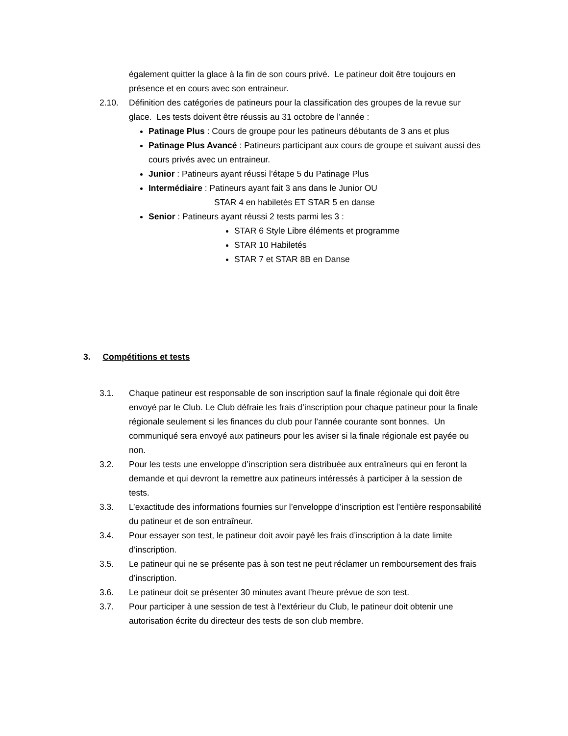également quitter la glace à la fin de son cours privé. Le patineur doit être toujours en présence et en cours avec son entraineur.
2.10. Définition des catégories de patineurs pour la classification des groupes de la revue sur glace. Les tests doivent être réussis au 31 octobre de l’année :
Patinage Plus : Cours de groupe pour les patineurs débutants de 3 ans et plus
Patinage Plus Avancé : Patineurs participant aux cours de groupe et suivant aussi des cours privés avec un entraineur.
Junior : Patineurs ayant réussi l’étape 5 du Patinage Plus
Intermédiaire : Patineurs ayant fait 3 ans dans le Junior OU
STAR 4 en habiletés ET STAR 5 en danse
Senior : Patineurs ayant réussi 2 tests parmi les 3 :
STAR 6 Style Libre éléments et programme
STAR 10 Habiletés
STAR 7 et STAR 8B en Danse
3. Compétitions et tests
3.1. Chaque patineur est responsable de son inscription sauf la finale régionale qui doit être envoyé par le Club. Le Club défraie les frais d’inscription pour chaque patineur pour la finale régionale seulement si les finances du club pour l’année courante sont bonnes. Un communiqué sera envoyé aux patineurs pour les aviser si la finale régionale est payée ou non.
3.2. Pour les tests une enveloppe d’inscription sera distribuée aux entraîneurs qui en feront la demande et qui devront la remettre aux patineurs intéressés à participer à la session de tests.
3.3. L’exactitude des informations fournies sur l’enveloppe d’inscription est l’entière responsabilité du patineur et de son entraîneur.
3.4. Pour essayer son test, le patineur doit avoir payé les frais d’inscription à la date limite d’inscription.
3.5. Le patineur qui ne se présente pas à son test ne peut réclamer un remboursement des frais d’inscription.
3.6. Le patineur doit se présenter 30 minutes avant l’heure prévue de son test.
3.7. Pour participer à une session de test à l’extérieur du Club, le patineur doit obtenir une autorisation écrite du directeur des tests de son club membre.